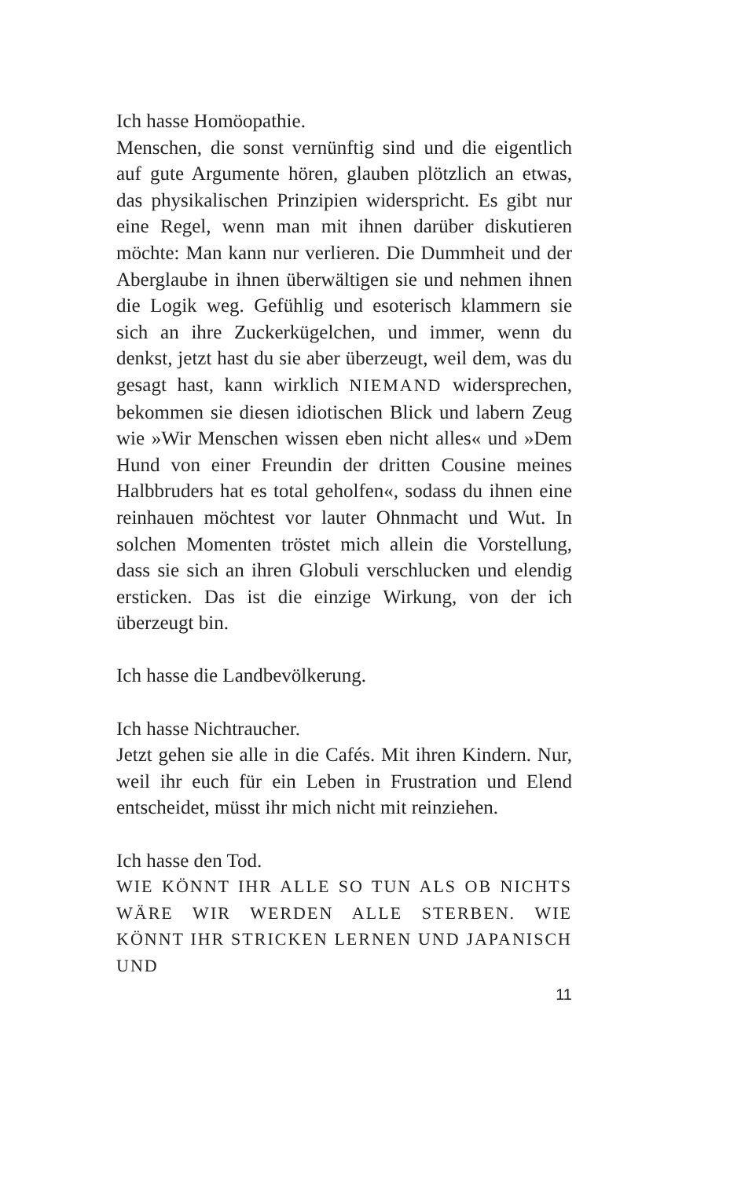Ich hasse Homöopathie.
Menschen, die sonst vernünftig sind und die eigentlich auf gute Argumente hören, glauben plötzlich an etwas, das physikalischen Prinzipien widerspricht. Es gibt nur eine Regel, wenn man mit ihnen darüber diskutieren möchte: Man kann nur verlieren. Die Dummheit und der Aberglaube in ihnen überwältigen sie und nehmen ihnen die Logik weg. Gefühlig und esoterisch klammern sie sich an ihre Zuckerkügelchen, und immer, wenn du denkst, jetzt hast du sie aber überzeugt, weil dem, was du gesagt hast, kann wirklich NIEMAND widersprechen, bekommen sie diesen idiotischen Blick und labern Zeug wie »Wir Menschen wissen eben nicht alles« und »Dem Hund von einer Freundin der dritten Cousine meines Halbbruders hat es total geholfen«, sodass du ihnen eine reinhauen möchtest vor lauter Ohnmacht und Wut. In solchen Momenten tröstet mich allein die Vorstellung, dass sie sich an ihren Globuli verschlucken und elendig ersticken. Das ist die einzige Wirkung, von der ich überzeugt bin.
Ich hasse die Landbevölkerung.
Ich hasse Nichtraucher.
Jetzt gehen sie alle in die Cafés. Mit ihren Kindern. Nur, weil ihr euch für ein Leben in Frustration und Elend entscheidet, müsst ihr mich nicht mit reinziehen.
Ich hasse den Tod.
WIE KÖNNT IHR ALLE SO TUN ALS OB NICHTS WÄRE WIR WERDEN ALLE STERBEN. WIE KÖNNT IHR STRICKEN LERNEN UND JAPANISCH UND
11